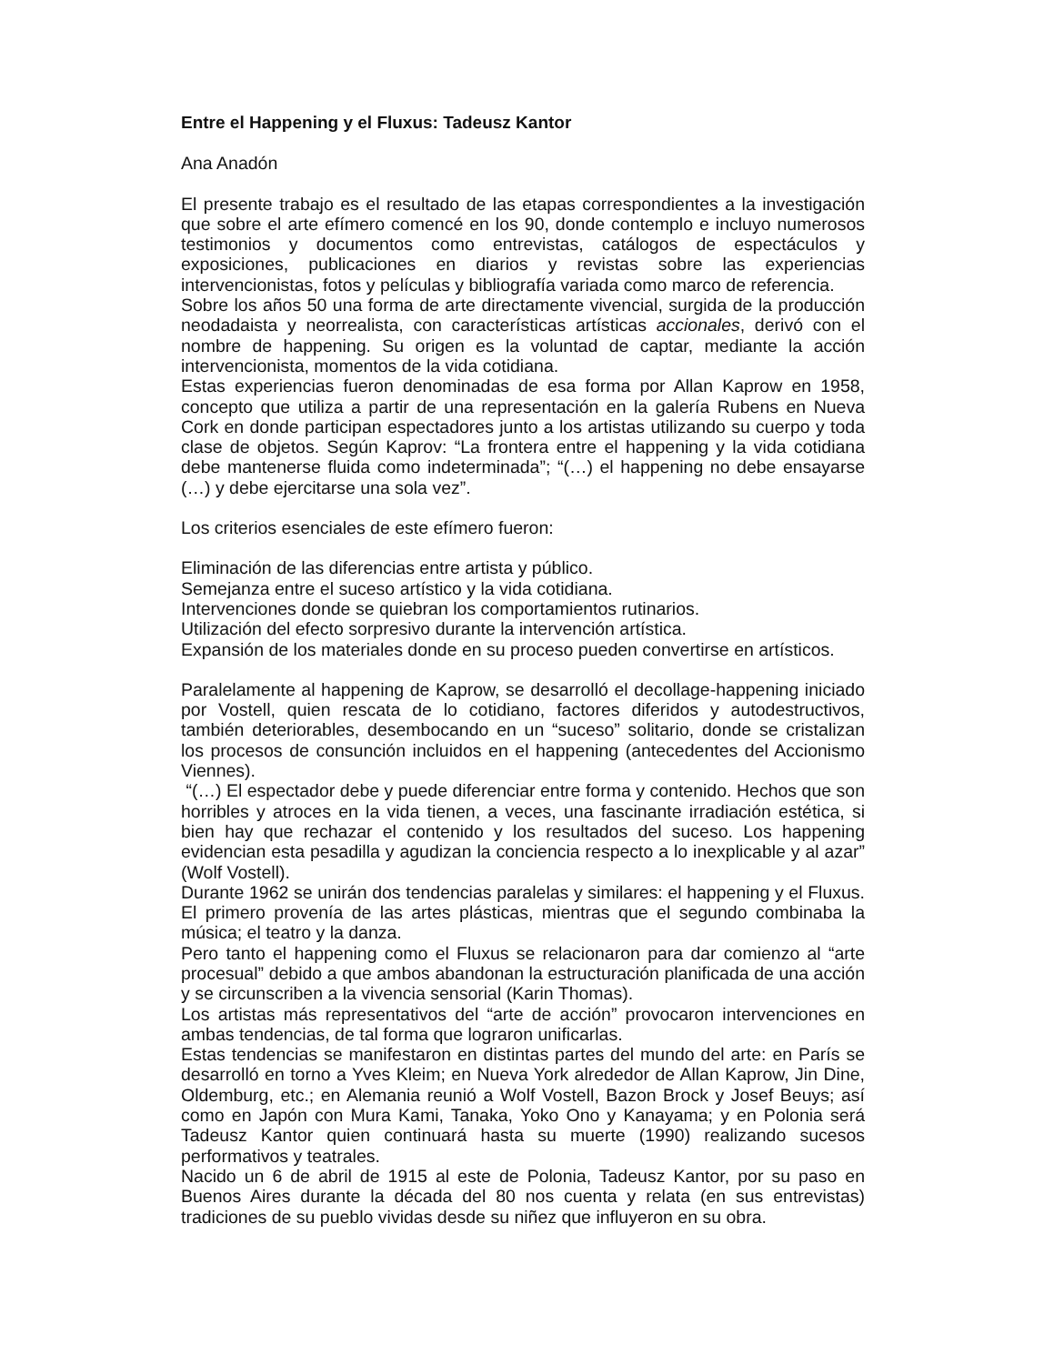Entre el Happening y el Fluxus: Tadeusz Kantor
Ana Anadón
El presente trabajo es el resultado de las etapas correspondientes a la investigación que sobre el arte efímero comencé en los 90, donde contemplo e incluyo numerosos testimonios y documentos como entrevistas, catálogos de espectáculos y exposiciones, publicaciones en diarios y revistas sobre las experiencias intervencionistas, fotos y películas y bibliografía variada como marco de referencia.
Sobre los años 50 una forma de arte directamente vivencial, surgida de la producción neodadaista y neorrealista, con características artísticas accionales, derivó con el nombre de happening. Su origen es la voluntad de captar, mediante la acción intervencionista, momentos de la vida cotidiana.
Estas experiencias fueron denominadas de esa forma por Allan Kaprow en 1958, concepto que utiliza a partir de una representación en la galería Rubens en Nueva Cork en donde participan espectadores junto a los artistas utilizando su cuerpo y toda clase de objetos. Según Kaprov: “La frontera entre el happening y la vida cotidiana debe mantenerse fluida como indeterminada”; “(…) el happening no debe ensayarse (…) y debe ejercitarse una sola vez”.
Los criterios esenciales de este efímero fueron:
Eliminación de las diferencias entre artista y público.
Semejanza entre el suceso artístico y la vida cotidiana.
Intervenciones donde se quiebran los comportamientos rutinarios.
Utilización del efecto sorpresivo durante la intervención artística.
Expansión de los materiales donde en su proceso pueden convertirse en artísticos.
Paralelamente al happening de Kaprow, se desarrolló el decollage-happening iniciado por Vostell, quien rescata de lo cotidiano, factores diferidos y autodestructivos, también deteriorables, desembocando en un “suceso” solitario, donde se cristalizan los procesos de consunción incluidos en el happening (antecedentes del Accionismo Viennes).
“(…) El espectador debe y puede diferenciar entre forma y contenido. Hechos que son horribles y atroces en la vida tienen, a veces, una fascinante irradiación estética, si bien hay que rechazar el contenido y los resultados del suceso. Los happening evidencian esta pesadilla y agudizan la conciencia respecto a lo inexplicable y al azar” (Wolf Vostell).
Durante 1962 se unirán dos tendencias paralelas y similares: el happening y el Fluxus. El primero provenía de las artes plásticas, mientras que el segundo combinaba la música; el teatro y la danza.
Pero tanto el happening como el Fluxus se relacionaron para dar comienzo al “arte procesual” debido a que ambos abandonan la estructuración planificada de una acción y se circunscriben a la vivencia sensorial (Karin Thomas).
Los artistas más representativos del “arte de acción” provocaron intervenciones en ambas tendencias, de tal forma que lograron unificarlas.
Estas tendencias se manifestaron en distintas partes del mundo del arte: en París se desarrolló en torno a Yves Kleim; en Nueva York alrededor de Allan Kaprow, Jin Dine, Oldemburg, etc.; en Alemania reunió a Wolf Vostell, Bazon Brock y Josef Beuys; así como en Japón con Mura Kami, Tanaka, Yoko Ono y Kanayama; y en Polonia será Tadeusz Kantor quien continuará hasta su muerte (1990) realizando sucesos performativos y teatrales.
Nacido un 6 de abril de 1915 al este de Polonia, Tadeusz Kantor, por su paso en Buenos Aires durante la década del 80 nos cuenta y relata (en sus entrevistas) tradiciones de su pueblo vividas desde su niñez que influyeron en su obra.